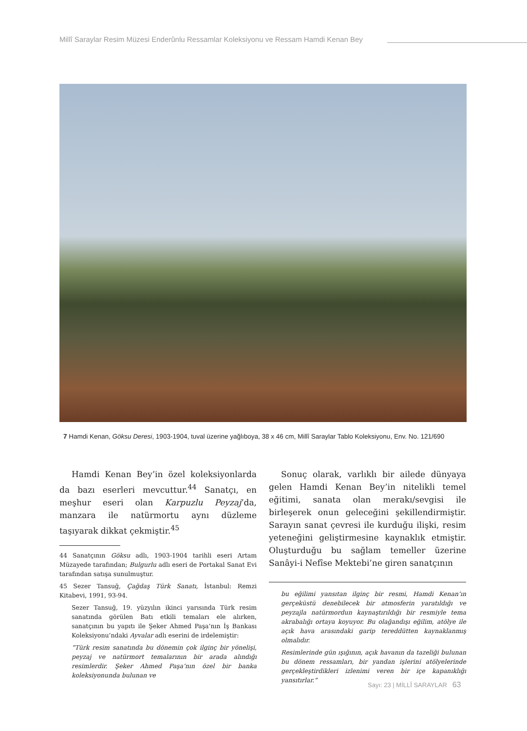Millî Saraylar Resim Müzesi Enderûnlu Ressamlar Koleksiyonu ve Ressam Hamdi Kenan Bey
7 Hamdi Kenan, Göksu Deresi, 1903-1904, tuval üzerine yağlıboya, 38 x 46 cm, Millî Saraylar Tablo Koleksiyonu, Env. No. 121/690
Hamdi Kenan Bey’in özel koleksiyonlarda da bazı eserleri mevcuttur.<sup>44</sup> Sanatçı, en meşhur eseri olan Karpuzlu Peyzaj’da, manzara ile natürmortu aynı düzleme taşıyarak dikkat çekmiştir.<sup>45</sup>
44 Sanatçının Göksu adlı, 1903-1904 tarihli eseri Artam Müzayede tarafından; Bulgurlu adlı eseri de Portakal Sanat Evi tarafından satışa sunulmuştur.
45 Sezer Tansuğ, Çağdaş Türk Sanatı, İstanbul: Remzi Kitabevi, 1991, 93-94.
Sezer Tansuğ, 19. yüzyılın ikinci yarısında Türk resim sanatında görülen Batı etkili temaları ele alırken, sanatçının bu yapıtı ile Şeker Ahmed Paşa’nın İş Bankası Koleksiyonu’ndaki Ayvalar adlı eserini de irdelemiştir:
“Türk resim sanatında bu dönemin çok ilginç bir yönelişi, peyzaj ve natürmort temalarının bir arada alındığı resimlerdir. Şeker Ahmed Paşa’nın özel bir banka koleksiyonunda bulunan ve
Sonuç olarak, varlıklı bir ailede dünyaya gelen Hamdi Kenan Bey’in nitelikli temel eğitimi, sanata olan merakı/sevgisi ile birleşerek onun geleceğini şekillendirmiştir. Sarayın sanat çevresi ile kurduğu ilişki, resim yeteneğini geliştirmesine kaynaklık etmiştir. Oluşturduğu bu sağlam temeller üzerine Sanâyi-i Nefîse Mektebi’ne giren sanatçının
bu eğilimi yansıtan ilginç bir resmi, Hamdi Kenan’ın gerçeküstü denebilecek bir atmosferin yaratıldığı ve peyzajla natürmordun kaynaştırıldığı bir resmiyle tema akrabalığı ortaya koyuyor. Bu olağandışı eğilim, atölye ile açık hava arasındaki garip tereddütten kaynaklanmış olmalıdır.
Resimlerinde gün ışığının, açık havanın da tazeliği bulunan bu dönem ressamları, bir yandan işlerini atölyelerinde gerçekleştirdikleri izlenimi veren bir içe kapanıklığı yansıtırlar.”
Sayı: 23 | MİLLÎ SARAYLAR 63